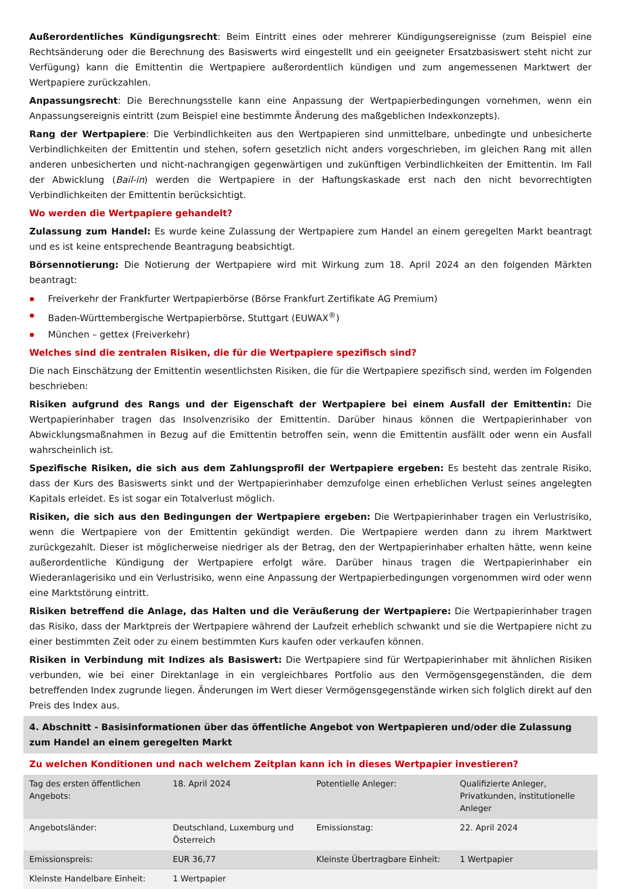Außerordentliches Kündigungsrecht: Beim Eintritt eines oder mehrerer Kündigungsereignisse (zum Beispiel eine Rechtsänderung oder die Berechnung des Basiswerts wird eingestellt und ein geeigneter Ersatzbasiswert steht nicht zur Verfügung) kann die Emittentin die Wertpapiere außerordentlich kündigen und zum angemessenen Marktwert der Wertpapiere zurückzahlen.
Anpassungsrecht: Die Berechnungsstelle kann eine Anpassung der Wertpapierbedingungen vornehmen, wenn ein Anpassungsereignis eintritt (zum Beispiel eine bestimmte Änderung des maßgeblichen Indexkonzepts).
Rang der Wertpapiere: Die Verbindlichkeiten aus den Wertpapieren sind unmittelbare, unbedingte und unbesicherte Verbindlichkeiten der Emittentin und stehen, sofern gesetzlich nicht anders vorgeschrieben, im gleichen Rang mit allen anderen unbesicherten und nicht-nachrangigen gegenwärtigen und zukünftigen Verbindlichkeiten der Emittentin. Im Fall der Abwicklung (Bail-in) werden die Wertpapiere in der Haftungskaskade erst nach den nicht bevorrechtigten Verbindlichkeiten der Emittentin berücksichtigt.
Wo werden die Wertpapiere gehandelt?
Zulassung zum Handel: Es wurde keine Zulassung der Wertpapiere zum Handel an einem geregelten Markt beantragt und es ist keine entsprechende Beantragung beabsichtigt.
Börsennotierung: Die Notierung der Wertpapiere wird mit Wirkung zum 18. April 2024 an den folgenden Märkten beantragt:
Freiverkehr der Frankfurter Wertpapierbörse (Börse Frankfurt Zertifikate AG Premium)
Baden-Württembergische Wertpapierbörse, Stuttgart (EUWAX<sup>®</sup>)
München – gettex (Freiverkehr)
Welches sind die zentralen Risiken, die für die Wertpapiere spezifisch sind?
Die nach Einschätzung der Emittentin wesentlichsten Risiken, die für die Wertpapiere spezifisch sind, werden im Folgenden beschrieben:
Risiken aufgrund des Rangs und der Eigenschaft der Wertpapiere bei einem Ausfall der Emittentin: Die Wertpapierinhaber tragen das Insolvenzrisiko der Emittentin. Darüber hinaus können die Wertpapierinhaber von Abwicklungsmaßnahmen in Bezug auf die Emittentin betroffen sein, wenn die Emittentin ausfällt oder wenn ein Ausfall wahrscheinlich ist.
Spezifische Risiken, die sich aus dem Zahlungsprofil der Wertpapiere ergeben: Es besteht das zentrale Risiko, dass der Kurs des Basiswerts sinkt und der Wertpapierinhaber demzufolge einen erheblichen Verlust seines angelegten Kapitals erleidet. Es ist sogar ein Totalverlust möglich.
Risiken, die sich aus den Bedingungen der Wertpapiere ergeben: Die Wertpapierinhaber tragen ein Verlustrisiko, wenn die Wertpapiere von der Emittentin gekündigt werden. Die Wertpapiere werden dann zu ihrem Marktwert zurückgezahlt. Dieser ist möglicherweise niedriger als der Betrag, den der Wertpapierinhaber erhalten hätte, wenn keine außerordentliche Kündigung der Wertpapiere erfolgt wäre. Darüber hinaus tragen die Wertpapierinhaber ein Wiederanlagerisiko und ein Verlustrisiko, wenn eine Anpassung der Wertpapierbedingungen vorgenommen wird oder wenn eine Marktstörung eintritt.
Risiken betreffend die Anlage, das Halten und die Veräußerung der Wertpapiere: Die Wertpapierinhaber tragen das Risiko, dass der Marktpreis der Wertpapiere während der Laufzeit erheblich schwankt und sie die Wertpapiere nicht zu einer bestimmten Zeit oder zu einem bestimmten Kurs kaufen oder verkaufen können.
Risiken in Verbindung mit Indizes als Basiswert: Die Wertpapiere sind für Wertpapierinhaber mit ähnlichen Risiken verbunden, wie bei einer Direktanlage in ein vergleichbares Portfolio aus den Vermögensgegenständen, die dem betreffenden Index zugrunde liegen. Änderungen im Wert dieser Vermögensgegenstände wirken sich folglich direkt auf den Preis des Index aus.
4. Abschnitt - Basisinformationen über das öffentliche Angebot von Wertpapieren und/oder die Zulassung zum Handel an einem geregelten Markt
Zu welchen Konditionen und nach welchem Zeitplan kann ich in dieses Wertpapier investieren?
| Tag des ersten öffentlichen Angebots: | 18. April 2024 | Potentielle Anleger: | Qualifizierte Anleger, Privatkunden, institutionelle Anleger |
| Angebotsländer: | Deutschland, Luxemburg und Österreich | Emissionstag: | 22. April 2024 |
| Emissionspreis: | EUR 36,77 | Kleinste Übertragbare Einheit: | 1 Wertpapier |
| Kleinste Handelbare Einheit: | 1 Wertpapier | | |